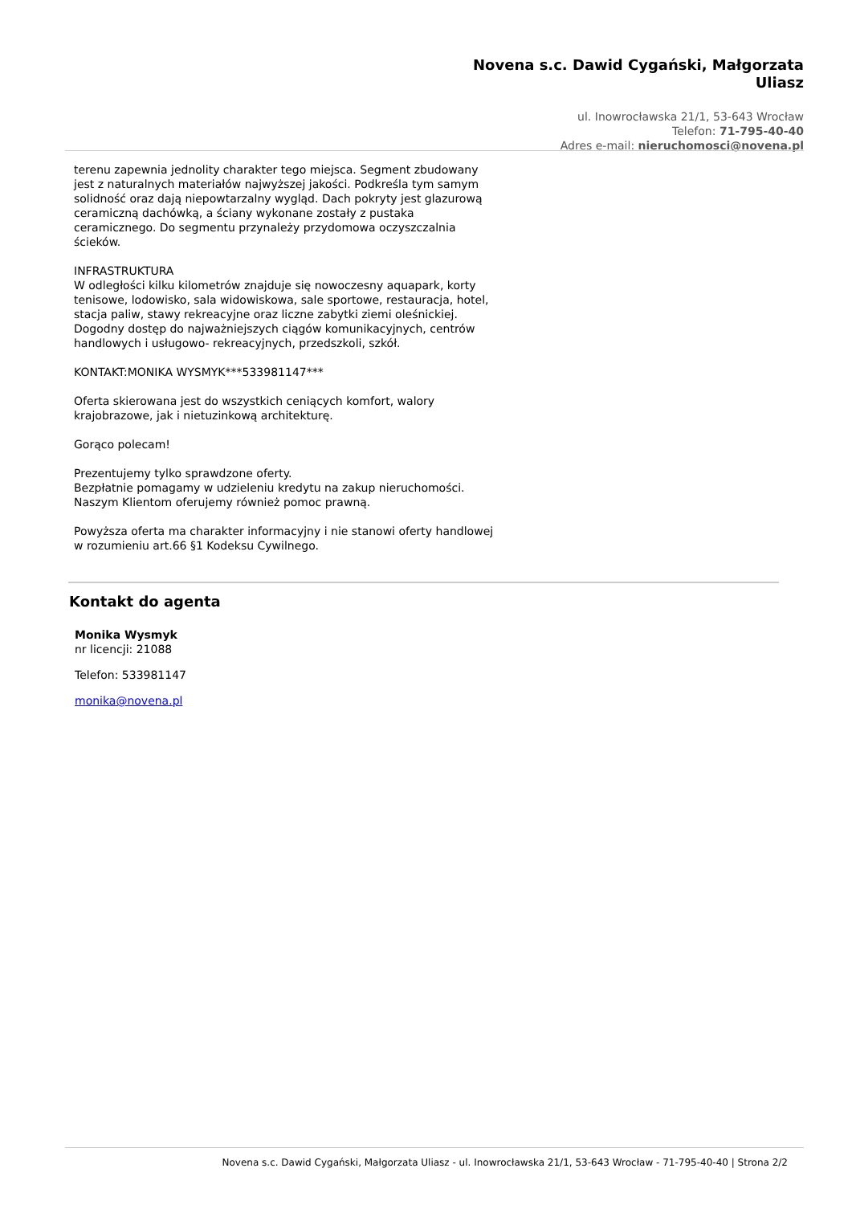Novena s.c. Dawid Cygański, Małgorzata
Uliasz
ul. Inowrocławska 21/1, 53-643 Wrocław
Telefon: 71-795-40-40
Adres e-mail: nieruchomosci@novena.pl
terenu zapewnia jednolity charakter tego miejsca. Segment zbudowany jest z naturalnych materiałów najwyższej jakości. Podkreśla tym samym solidność oraz dają niepowtarzalny wygląd. Dach pokryty jest glazurową ceramiczną dachówką, a ściany wykonane zostały z pustaka ceramicznego. Do segmentu przynależy przydomowa oczyszczalnia ścieków.
INFRASTRUKTURA
W odległości kilku kilometrów znajduje się nowoczesny aquapark, korty tenisowe, lodowisko, sala widowiskowa, sale sportowe, restauracja, hotel, stacja paliw, stawy rekreacyjne oraz liczne zabytki ziemi oleśnickiej. Dogodny dostęp do najważniejszych ciągów komunikacyjnych, centrów handlowych i usługowo- rekreacyjnych, przedszkoli, szkół.
KONTAKT:MONIKA WYSMYK***533981147***
Oferta skierowana jest do wszystkich ceniących komfort, walory krajobrazowe, jak i nietuzinkową architekturę.
Gorąco polecam!
Prezentujemy tylko sprawdzone oferty.
Bezpłatnie pomagamy w udzieleniu kredytu na zakup nieruchomości.
Naszym Klientom oferujemy również pomoc prawną.
Powyższa oferta ma charakter informacyjny i nie stanowi oferty handlowej w rozumieniu art.66 §1 Kodeksu Cywilnego.
Kontakt do agenta
Monika Wysmyk
nr licencji: 21088
Telefon: 533981147
monika@novena.pl
Novena s.c. Dawid Cygański, Małgorzata Uliasz - ul. Inowrocławska 21/1, 53-643 Wrocław - 71-795-40-40 | Strona 2/2